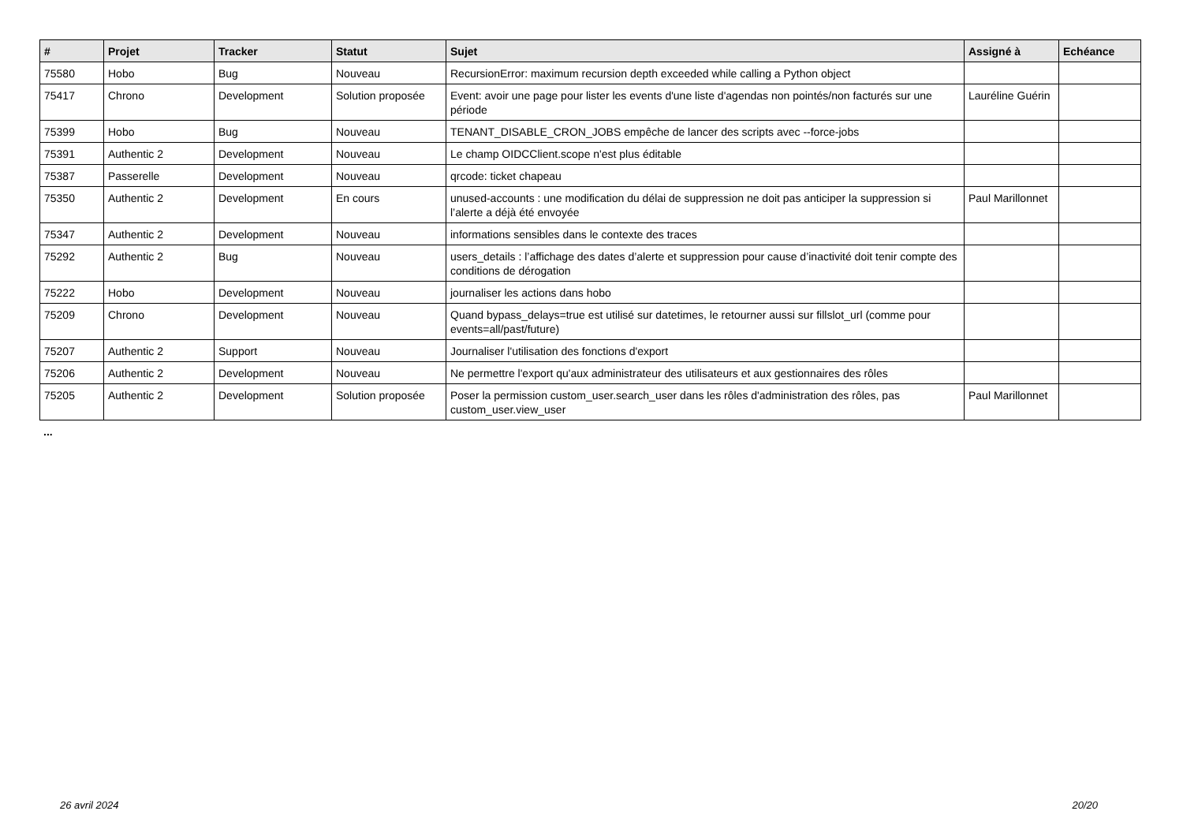| # | Projet | Tracker | Statut | Sujet | Assigné à | Echéance |
| --- | --- | --- | --- | --- | --- | --- |
| 75580 | Hobo | Bug | Nouveau | RecursionError: maximum recursion depth exceeded while calling a Python object | | |
| 75417 | Chrono | Development | Solution proposée | Event: avoir une page pour lister les events d'une liste d'agendas non pointés/non facturés sur une période | Lauréline Guérin | |
| 75399 | Hobo | Bug | Nouveau | TENANT_DISABLE_CRON_JOBS empêche de lancer des scripts avec --force-jobs | | |
| 75391 | Authentic 2 | Development | Nouveau | Le champ OIDCClient.scope n'est plus éditable | | |
| 75387 | Passerelle | Development | Nouveau | qrcode: ticket chapeau | | |
| 75350 | Authentic 2 | Development | En cours | unused-accounts : une modification du délai de suppression ne doit pas anticiper la suppression si l’alerte a déjà été envoyée | Paul Marillonnet | |
| 75347 | Authentic 2 | Development | Nouveau | informations sensibles dans le contexte des traces | | |
| 75292 | Authentic 2 | Bug | Nouveau | users_details : l’affichage des dates d’alerte et suppression pour cause d’inactivité doit tenir compte des conditions de dérogation | | |
| 75222 | Hobo | Development | Nouveau | journaliser les actions dans hobo | | |
| 75209 | Chrono | Development | Nouveau | Quand bypass_delays=true est utilisé sur datetimes, le retourner aussi sur fillslot_url (comme pour events=all/past/future) | | |
| 75207 | Authentic 2 | Support | Nouveau | Journaliser l'utilisation des fonctions d'export | | |
| 75206 | Authentic 2 | Development | Nouveau | Ne permettre l'export qu'aux administrateur des utilisateurs et aux gestionnaires des rôles | | |
| 75205 | Authentic 2 | Development | Solution proposée | Poser la permission custom_user.search_user dans les rôles d'administration des rôles, pas custom_user.view_user | Paul Marillonnet | |
...
26 avril 2024 20/20